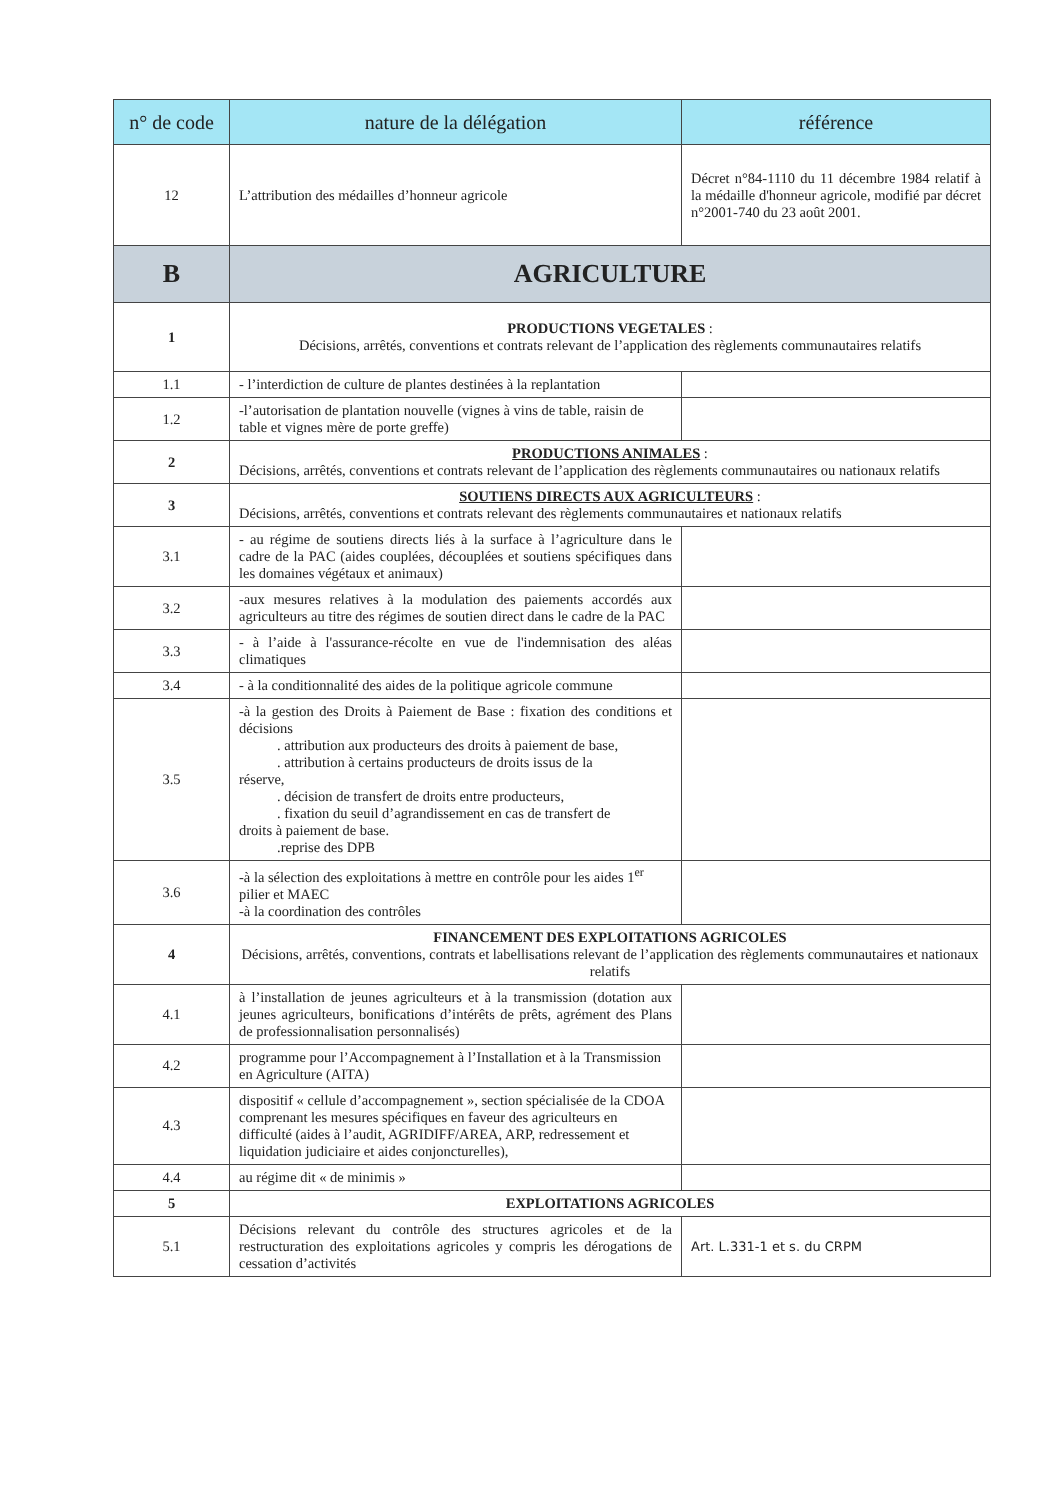| n° de code | nature de la délégation | référence |
| --- | --- | --- |
| 12 | L’attribution des médailles d’honneur agricole | Décret n°84-1110 du 11 décembre 1984 relatif à la médaille d'honneur agricole, modifié par décret n°2001-740 du 23 août 2001. |
| B | AGRICULTURE | |
| 1 | PRODUCTIONS VEGETALES : Décisions, arrêtés, conventions et contrats relevant de l’application des règlements communautaires relatifs | |
| 1.1 | - l’interdiction de culture de plantes destinées à la replantation | |
| 1.2 | -l’autorisation de plantation nouvelle (vignes à vins de table, raisin de table et vignes mère de porte greffe) | |
| 2 | PRODUCTIONS ANIMALES : Décisions, arrêtés, conventions et contrats relevant de l’application des règlements communautaires ou nationaux relatifs | |
| 3 | SOUTIENS DIRECTS AUX AGRICULTEURS : Décisions, arrêtés, conventions et contrats relevant des règlements communautaires et nationaux relatifs | |
| 3.1 | - au régime de soutiens directs liés à la surface à l’agriculture dans le cadre de la PAC (aides couplées, découplées et soutiens spécifiques dans les domaines végétaux et animaux) | |
| 3.2 | -aux mesures relatives à la modulation des paiements accordés aux agriculteurs au titre des régimes de soutien direct dans le cadre de la PAC | |
| 3.3 | - à l’aide à l'assurance-récolte en vue de l'indemnisation des aléas climatiques | |
| 3.4 | - à la conditionnalité des aides de la politique agricole commune | |
| 3.5 | -à la gestion des Droits à Paiement de Base : fixation des conditions et décisions . attribution aux producteurs des droits à paiement de base, . attribution à certains producteurs de droits issus de la réserve, . décision de transfert de droits entre producteurs, . fixation du seuil d’agrandissement en cas de transfert de droits à paiement de base. .reprise des DPB | |
| 3.6 | -à la sélection des exploitations à mettre en contrôle pour les aides 1<sup>er</sup> pilier et MAEC -à la coordination des contrôles | |
| 4 | FINANCEMENT DES EXPLOITATIONS AGRICOLES Décisions, arrêtés, conventions, contrats et labellisations relevant de l’application des règlements communautaires et nationaux relatifs | |
| 4.1 | à l’installation de jeunes agriculteurs et à la transmission (dotation aux jeunes agriculteurs, bonifications d’intérêts de prêts, agrément des Plans de professionnalisation personnalisés) | |
| 4.2 | programme pour l’Accompagnement à l’Installation et à la Transmission en Agriculture (AITA) | |
| 4.3 | dispositif « cellule d’accompagnement », section spécialisée de la CDOA comprenant les mesures spécifiques en faveur des agriculteurs en difficulté (aides à l’audit, AGRIDIFF/AREA, ARP, redressement et liquidation judiciaire et aides conjoncturelles), | |
| 4.4 | au régime dit « de minimis » | |
| 5 | EXPLOITATIONS AGRICOLES | |
| 5.1 | Décisions relevant du contrôle des structures agricoles et de la restructuration des exploitations agricoles y compris les dérogations de cessation d’activités | Art. L.331-1 et s. du CRPM |